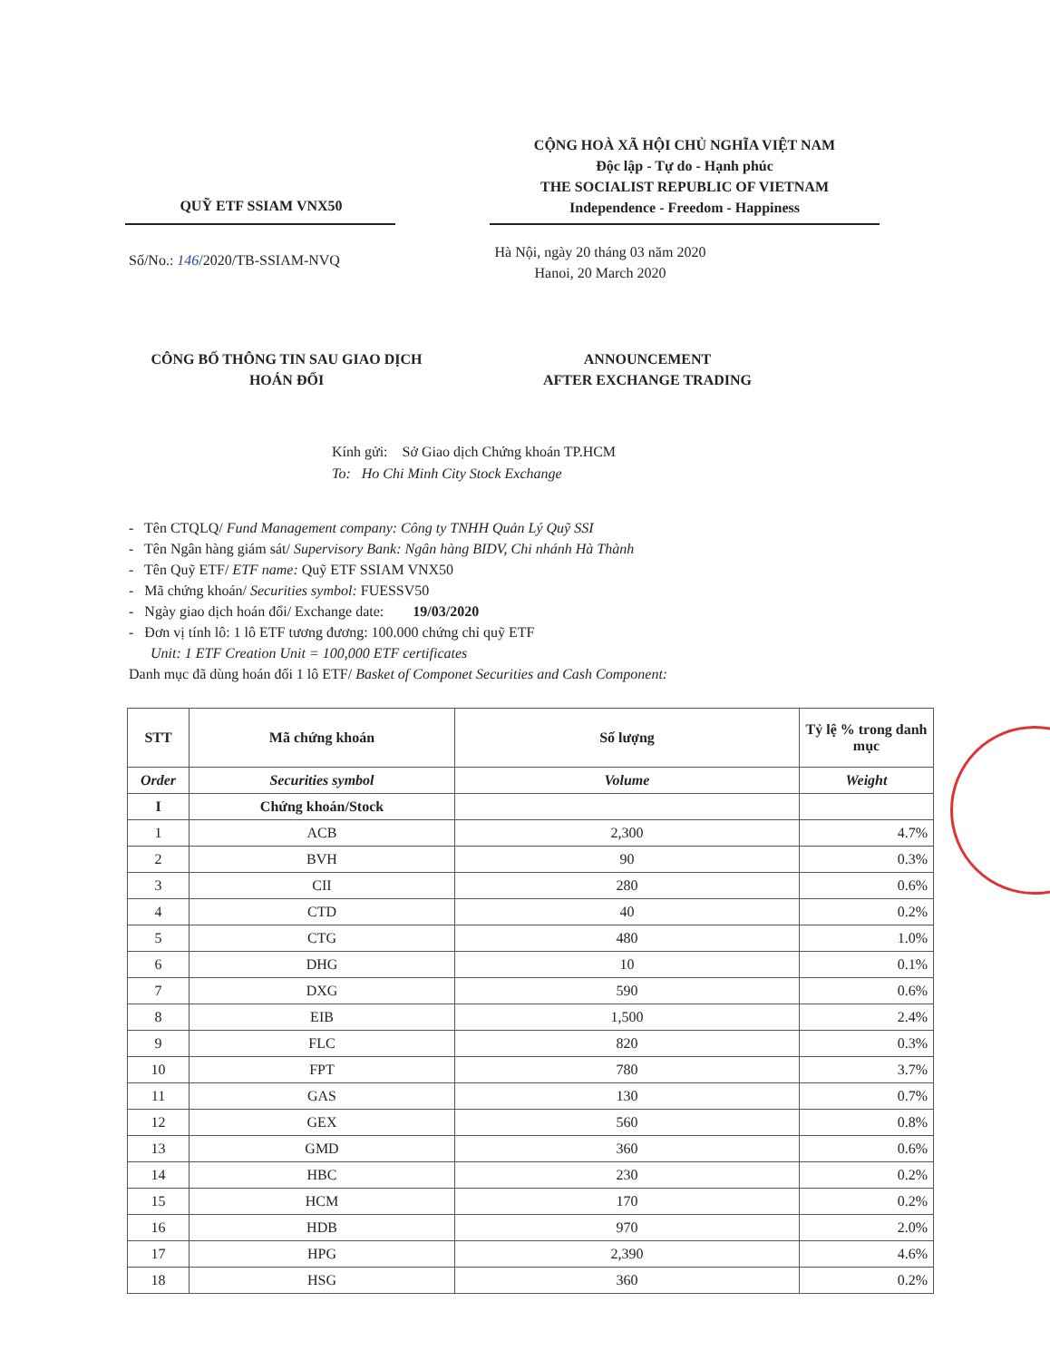QUỸ ETF SSIAM VNX50
CỘNG HOÀ XÃ HỘI CHỦ NGHĨA VIỆT NAM
Độc lập - Tự do - Hạnh phúc
THE SOCIALIST REPUBLIC OF VIETNAM
Independence - Freedom - Happiness
Số/No.: 146/2020/TB-SSIAM-NVQ
Hà Nội, ngày 20 tháng 03 năm 2020
Hanoi, 20 March 2020
CÔNG BỐ THÔNG TIN SAU GIAO DỊCH
HOÁN ĐỔI
ANNOUNCEMENT
AFTER EXCHANGE TRADING
Kính gửi: Sở Giao dịch Chứng khoán TP.HCM
To: Ho Chi Minh City Stock Exchange
- Tên CTQLQ/ Fund Management company: Công ty TNHH Quản Lý Quỹ SSI
- Tên Ngân hàng giám sát/ Supervisory Bank: Ngân hàng BIDV, Chi nhánh Hà Thành
- Tên Quỹ ETF/ ETF name: Quỹ ETF SSIAM VNX50
- Mã chứng khoán/ Securities symbol: FUESSV50
- Ngày giao dịch hoán đổi/ Exchange date: 19/03/2020
- Đơn vị tính lô: 1 lô ETF tương đương: 100.000 chứng chỉ quỹ ETF
Unit: 1 ETF Creation Unit = 100,000 ETF certificates
Danh mục đã dùng hoán đổi 1 lô ETF/ Basket of Componet Securities and Cash Component:
| STT | Mã chứng khoán | Số lượng | Tỷ lệ % trong danh mục |
| --- | --- | --- | --- |
| Order | Securities symbol | Volume | Weight |
| I | Chứng khoán/Stock | | |
| 1 | ACB | 2,300 | 4.7% |
| 2 | BVH | 90 | 0.3% |
| 3 | CII | 280 | 0.6% |
| 4 | CTD | 40 | 0.2% |
| 5 | CTG | 480 | 1.0% |
| 6 | DHG | 10 | 0.1% |
| 7 | DXG | 590 | 0.6% |
| 8 | EIB | 1,500 | 2.4% |
| 9 | FLC | 820 | 0.3% |
| 10 | FPT | 780 | 3.7% |
| 11 | GAS | 130 | 0.7% |
| 12 | GEX | 560 | 0.8% |
| 13 | GMD | 360 | 0.6% |
| 14 | HBC | 230 | 0.2% |
| 15 | HCM | 170 | 0.2% |
| 16 | HDB | 970 | 2.0% |
| 17 | HPG | 2,390 | 4.6% |
| 18 | HSG | 360 | 0.2% |